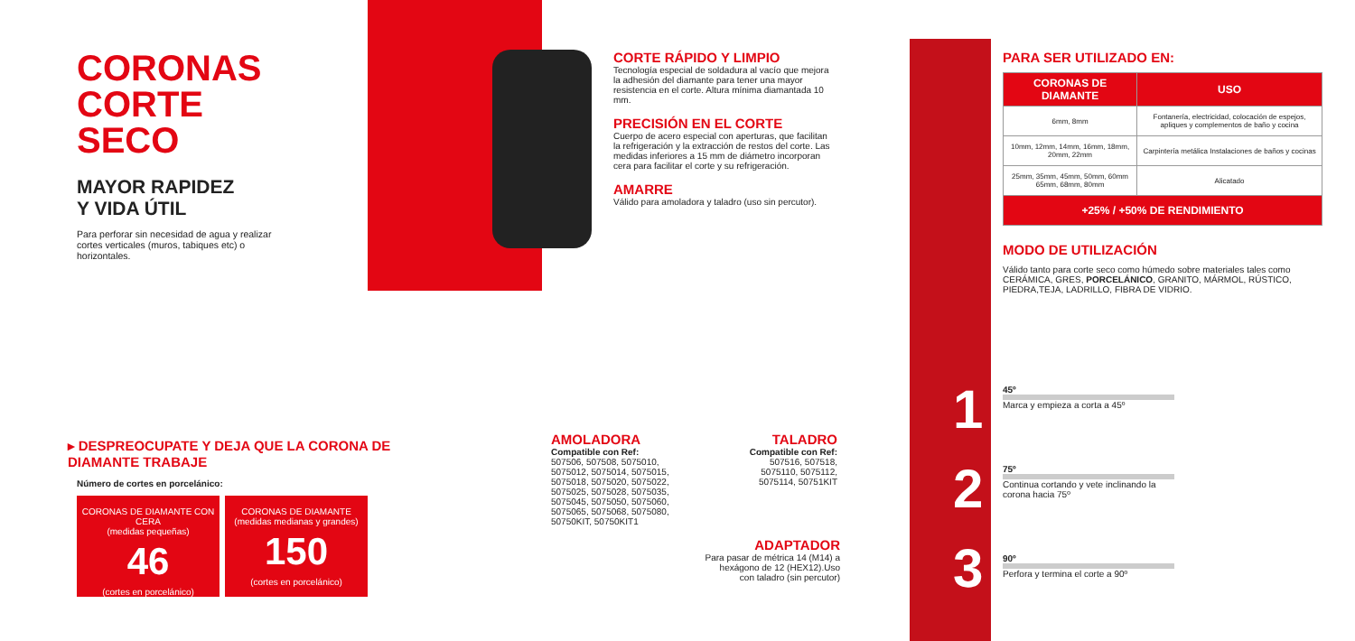CORONAS
CORTE
SECO
MAYOR RAPIDEZ
Y VIDA ÚTIL
Para perforar sin necesidad de agua y realizar cortes verticales (muros, tabiques etc) o horizontales.
▸ DESPREOCUPATE Y DEJA QUE LA CORONA DE DIAMANTE TRABAJE
Número de cortes en porcelánico:
CORONAS DE DIAMANTE CON CERA
(medidas pequeñas) 46 (cortes en porcelánico)
CORONAS DE DIAMANTE
(medidas medianas y grandes) 150 (cortes en porcelánico)
CORTE RÁPIDO Y LIMPIO
Tecnología especial de soldadura al vacío que mejora la adhesión del diamante para tener una mayor resistencia en el corte. Altura mínima diamantada 10 mm.
PRECISIÓN EN EL CORTE
Cuerpo de acero especial con aperturas, que facilitan la refrigeración y la extracción de restos del corte. Las medidas inferiores a 15 mm de diámetro incorporan cera para facilitar el corte y su refrigeración.
AMARRE
Válido para amoladora y taladro (uso sin percutor).
AMOLADORA
Compatible con Ref:
507506, 507508, 5075010, 5075012, 5075014, 5075015, 5075018, 5075020, 5075022, 5075025, 5075028, 5075035, 5075045, 5075050, 5075060, 5075065, 5075068, 5075080, 50750KIT, 50750KIT1
TALADRO
Compatible con Ref:
507516, 507518, 5075110, 5075112, 5075114, 50751KIT
ADAPTADOR
Para pasar de métrica 14 (M14) a hexágono de 12 (HEX12).Uso con taladro (sin percutor)
1
2
3
PARA SER UTILIZADO EN:
| CORONAS DE DIAMANTE | USO |
| --- | --- |
| 6mm, 8mm | Fontanería, electricidad, colocación de espejos, apliques y complementos de baño y cocina |
| 10mm, 12mm, 14mm, 16mm, 18mm, 20mm, 22mm | Carpintería metálica Instalaciones de baños y cocinas |
| 25mm, 35mm, 45mm, 50mm, 60mm 65mm, 68mm, 80mm | Alicatado |
| +25% / +50% DE RENDIMIENTO | |
MODO DE UTILIZACIÓN
Válido tanto para corte seco como húmedo sobre materiales tales como CERÁMICA, GRES, PORCELÁNICO, GRANITO, MÁRMOL, RÚSTICO, PIEDRA,TEJA, LADRILLO, FIBRA DE VIDRIO.
45º
Marca y empieza a corta a 45º
75º
Continua cortando y vete inclinando la corona hacia 75º
90º
Perfora y termina el corte a 90º